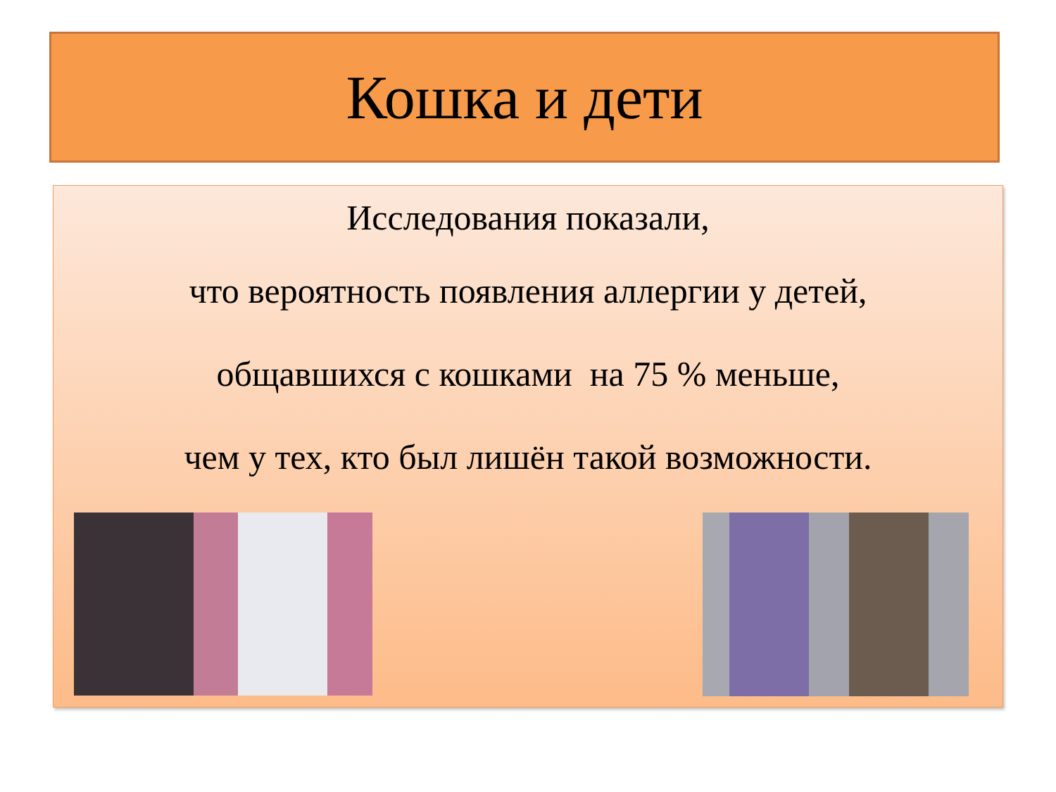Кошка и дети
Исследования показали,
что вероятность появления аллергии у детей,
общавшихся с кошками на 75 % меньше,
чем у тех, кто был лишён такой возможности.